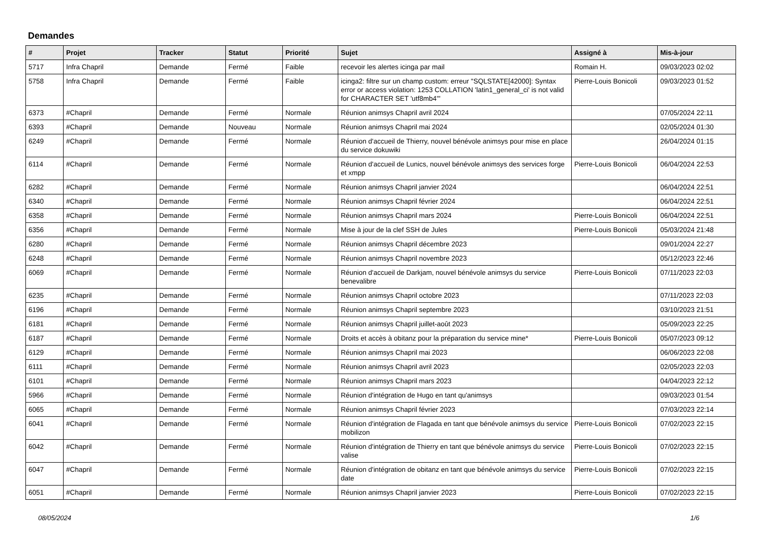Demandes
| # | Projet | Tracker | Statut | Priorité | Sujet | Assigné à | Mis-à-jour |
| --- | --- | --- | --- | --- | --- | --- | --- |
| 5717 | Infra Chapril | Demande | Fermé | Faible | recevoir les alertes icinga par mail | Romain H. | 09/03/2023 02:02 |
| 5758 | Infra Chapril | Demande | Fermé | Faible | icinga2: filtre sur un champ custom: erreur "SQLSTATE[42000]: Syntax error or access violation: 1253 COLLATION 'latin1_general_ci' is not valid for CHARACTER SET 'utf8mb4'" | Pierre-Louis Bonicoli | 09/03/2023 01:52 |
| 6373 | #Chapril | Demande | Fermé | Normale | Réunion animsys Chapril avril 2024 | | 07/05/2024 22:11 |
| 6393 | #Chapril | Demande | Nouveau | Normale | Réunion animsys Chapril mai 2024 | | 02/05/2024 01:30 |
| 6249 | #Chapril | Demande | Fermé | Normale | Réunion d'accueil de Thierry, nouvel bénévole animsys pour mise en place du service dokuwiki | | 26/04/2024 01:15 |
| 6114 | #Chapril | Demande | Fermé | Normale | Réunion d'accueil de Lunics, nouvel bénévole animsys des services forge et xmpp | Pierre-Louis Bonicoli | 06/04/2024 22:53 |
| 6282 | #Chapril | Demande | Fermé | Normale | Réunion animsys Chapril janvier 2024 | | 06/04/2024 22:51 |
| 6340 | #Chapril | Demande | Fermé | Normale | Réunion animsys Chapril février 2024 | | 06/04/2024 22:51 |
| 6358 | #Chapril | Demande | Fermé | Normale | Réunion animsys Chapril mars 2024 | Pierre-Louis Bonicoli | 06/04/2024 22:51 |
| 6356 | #Chapril | Demande | Fermé | Normale | Mise à jour de la clef SSH de Jules | Pierre-Louis Bonicoli | 05/03/2024 21:48 |
| 6280 | #Chapril | Demande | Fermé | Normale | Réunion animsys Chapril décembre 2023 | | 09/01/2024 22:27 |
| 6248 | #Chapril | Demande | Fermé | Normale | Réunion animsys Chapril novembre 2023 | | 05/12/2023 22:46 |
| 6069 | #Chapril | Demande | Fermé | Normale | Réunion d'accueil de Darkjam, nouvel bénévole animsys du service benevalibre | Pierre-Louis Bonicoli | 07/11/2023 22:03 |
| 6235 | #Chapril | Demande | Fermé | Normale | Réunion animsys Chapril octobre 2023 | | 07/11/2023 22:03 |
| 6196 | #Chapril | Demande | Fermé | Normale | Réunion animsys Chapril septembre 2023 | | 03/10/2023 21:51 |
| 6181 | #Chapril | Demande | Fermé | Normale | Réunion animsys Chapril juillet-août 2023 | | 05/09/2023 22:25 |
| 6187 | #Chapril | Demande | Fermé | Normale | Droits et accès à obitanz pour la préparation du service mine* | Pierre-Louis Bonicoli | 05/07/2023 09:12 |
| 6129 | #Chapril | Demande | Fermé | Normale | Réunion animsys Chapril mai 2023 | | 06/06/2023 22:08 |
| 6111 | #Chapril | Demande | Fermé | Normale | Réunion animsys Chapril avril 2023 | | 02/05/2023 22:03 |
| 6101 | #Chapril | Demande | Fermé | Normale | Réunion animsys Chapril mars 2023 | | 04/04/2023 22:12 |
| 5966 | #Chapril | Demande | Fermé | Normale | Réunion d'intégration de Hugo en tant qu'animsys | | 09/03/2023 01:54 |
| 6065 | #Chapril | Demande | Fermé | Normale | Réunion animsys Chapril février 2023 | | 07/03/2023 22:14 |
| 6041 | #Chapril | Demande | Fermé | Normale | Réunion d'intégration de Flagada en tant que bénévole animsys du service mobilizon | Pierre-Louis Bonicoli | 07/02/2023 22:15 |
| 6042 | #Chapril | Demande | Fermé | Normale | Réunion d'intégration de Thierry en tant que bénévole animsys du service valise | Pierre-Louis Bonicoli | 07/02/2023 22:15 |
| 6047 | #Chapril | Demande | Fermé | Normale | Réunion d'intégration de obitanz en tant que bénévole animsys du service date | Pierre-Louis Bonicoli | 07/02/2023 22:15 |
| 6051 | #Chapril | Demande | Fermé | Normale | Réunion animsys Chapril janvier 2023 | Pierre-Louis Bonicoli | 07/02/2023 22:15 |
08/05/2024 1/6